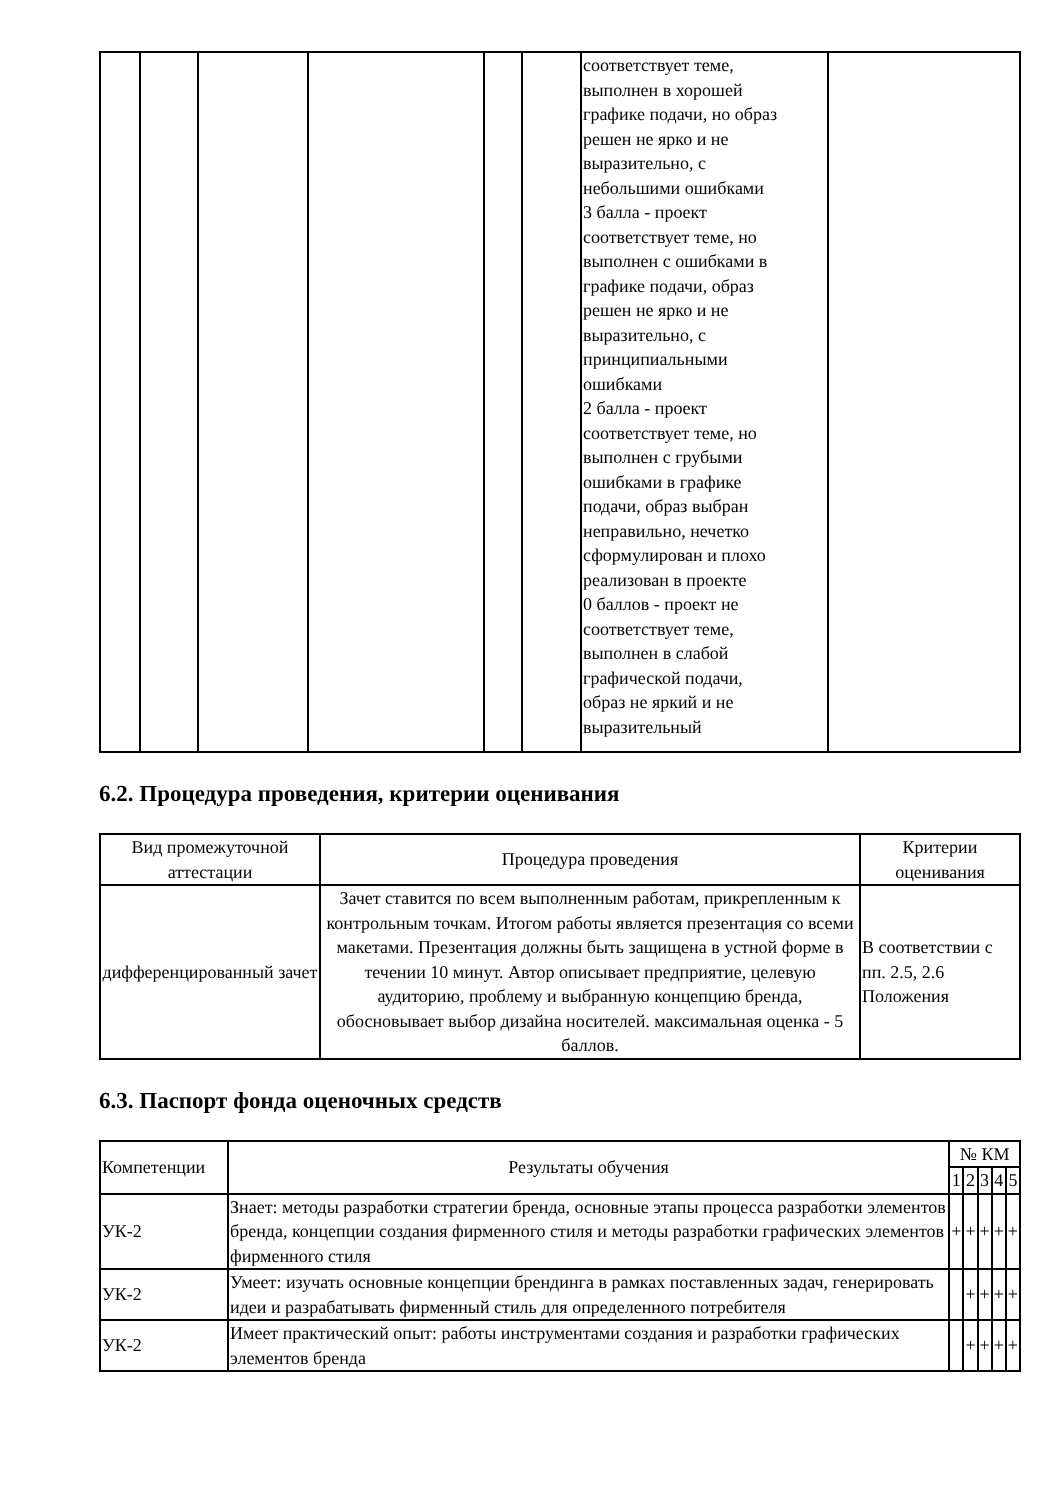| | | | | | | соответствует теме, выполнен в хорошей графике подачи, но образ решен не ярко и не выразительно, с небольшими ошибками 3 балла - проект соответствует теме, но выполнен с ошибками в графике подачи, образ решен не ярко и не выразительно, с принципиальными ошибками 2 балла - проект соответствует теме, но выполнен с грубыми ошибками в графике подачи, образ выбран неправильно, нечетко сформулирован и плохо реализован в проекте 0 баллов - проект не соответствует теме, выполнен в слабой графической подачи, образ не яркий и не выразительный | |
6.2. Процедура проведения, критерии оценивания
| Вид промежуточной аттестации | Процедура проведения | Критерии оценивания |
| --- | --- | --- |
| дифференцированный зачет | Зачет ставится по всем выполненным работам, прикрепленным к контрольным точкам. Итогом работы является презентация со всеми макетами. Презентация должны быть защищена в устной форме в течении 10 минут. Автор описывает предприятие, целевую аудиторию, проблему и выбранную концепцию бренда, обосновывает выбор дизайна носителей. максимальная оценка - 5 баллов. | В соответствии с пп. 2.5, 2.6 Положения |
6.3. Паспорт фонда оценочных средств
| Компетенции | Результаты обучения | № КМ | | | | |
| --- | --- | --- | --- | --- | --- | --- |
| | | 1 | 2 | 3 | 4 | 5 |
| УК-2 | Знает: методы разработки стратегии бренда, основные этапы процесса разработки элементов бренда, концепции создания фирменного стиля и методы разработки графических элементов фирменного стиля | + | + | + | + | + |
| УК-2 | Умеет: изучать основные концепции брендинга в рамках поставленных задач, генерировать идеи и разрабатывать фирменный стиль для определенного потребителя | | + | + | + | + |
| УК-2 | Имеет практический опыт: работы инструментами создания и разработки графических элементов бренда | | + | + | + | + |